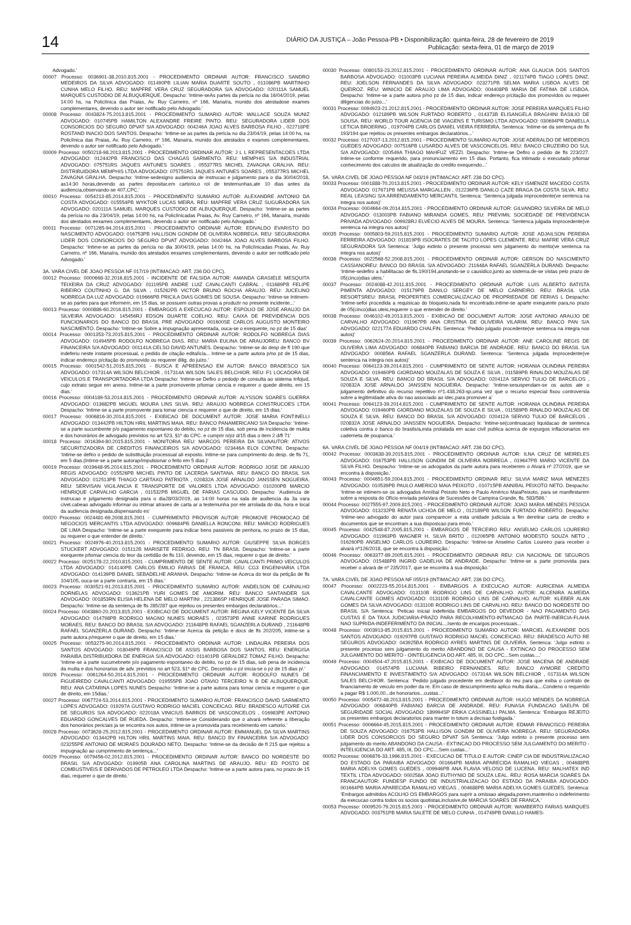14
DIÁRIO DA JUSTIÇA – João Pessoa-PB • Disponibilização: quinta-feira, 28 de fevereiro de 2019
Publicação: sexta-feira, 01 de março de 2019
Advogado.’
00007 Processo: 0036901-38.2010.815.2001 - PROCEDIMENTO ORDINAR AUTOR: FRANCISCO SANDRO MEDEIROS DA SILVA ADVOGADO: 011490PB LILIAN MARIA DUARTE SOUTO , 011086PB MARTINHO CUNHA MELO FILHO. REU: MAPFRE VERA CRUZ SEGURADORA S/A ADVOGADO: 020111A SAMUEL MARQUES CUSTODIO DE ALBUQUERQUE. Despacho: ‘Intime-seAs partes da perícia no dia 16/04/2019, pelas 14:00 hs, na Policlínica das Praias, Av. Ruy Carneiro, nº 166, Manaíra, munido dos atestadose exames complementares, devendo o autor ser notificado pelo Advogado.’
00008 Processo: 0043824-75.2013.815.2001 - PROCEDIMENTO SUMARIO AUTOR: WALLACE SOUZA MUNIZ ADVOGADO: 010745PB HAMILTON ALEXANDRE FREIRE PINTO. REU: SEGURADORA LIDER DOS CONSORCIOS DO SEGURO DPVAT S/A ADVOGADO: 004246A JOAO ALVES BARBOSA FILHO , 022718PE ROSTAND INACIO DOS SANTOS. Despacho: ‘Intime-se as partes da perícia no dia 23/04/19, pelas 14:00 hs, na Policlínica das Praias, Av. Ruy Carneiro, nº 166, Manaíra, munido dos atestados e exames complementares, devendo o autor ser notificado pelo Advogado.’
00009 Processo: 0050218-98.2013.815.2001 - PROCEDIMENTO ORDINAR AUTOR: J L L REPRESENTACOES LTDA ADVOGADO: 012442PB FRANCISCO DAS CHAGAS SARMENTO. REU: MEMPHIS S/A INDUSTRIAL ADVOGADO: 075751RS JAQUES ANTUNES SOARES , 055377RS MICHEL ZAVAGNA GRALHA. REU: DISTRIBUIDORA MEMPHIS LTDA ADVOGADO: 075751RS JAQUES ANTUNES SOARES , 055377RS MICHEL ZAVAGNA GRALHA. Despacho: ‘Intime-sedesigno audiencia de instrucao e julgamento para o dia 30/04/2018, as14:30 horas,devendo as partes depositar,em cartorio,o rol de testemunhas,ate 10 dias antes da audiencia,observando-se 407,CPC.’
00010 Processo: 0054213-85.2014.815.2001 - PROCEDIMENTO SUMARIO AUTOR: ALEXANDRE ANTONIO DA COSTA ADVOGADO: 015554PB WYKTOR LUCAS MEIRA. REU: MAPFRE VERA CRUZ SUGURADORA S/A ADVOGADO: 020111A SAMUEL MARQUES CUSTODIO DE ALBUQUERQUE. Despacho: ‘Intime-se as partes da perícia no dia 23/04/19, pelas 14:00 hs, na Policlínicadas Praias, Av. Ruy Carneiro, nº 166, Manaíra, munido dos atestados eexames complementares, devendo o autor ser notificado pelo Advogado.’
00011 Processo: 0071265-94.2014.815.2001 - PROCEDIMENTO ORDINAR AUTOR: EDIVALDO EVARISTO DO NASCIMENTO ADVOGADO: 016753PB HALLISON GONDIM DE OLIVEIRA NOBREGA. REU: SEGURADORA LIDER DOS CONSORCIOS DO SEGURO DPVAT ADVOGADO: 004246A JOAO ALVES BARBOSA FILHO. Despacho: ‘Intime-se as partes da perícia no dia 30/04/19, pelas 14:00 hs, na Policlínicadas Praias, Av. Ruy Carneiro, nº 166, Manaíra, munido dos atestados eexames complementares, devendo o autor ser notificado pelo Advogado.’
3A. VARA CIVEL DE JOAO PESSOA NF 017/19 (INTIMACAO: ART. 236 DO CPC).
00012 Processo: 0000668-32.2016.815.2001 - INCIDENTE DE FALSIDA AUTOR: AMANDA GRASIELE MESQUITA TEIXEIRA DA CRUZ ADVOGADO: 011195PB ANDRE LUIZ CAVALCANTI CABRAL , 011689PB FELIPE RIBEIRO COUTINHO G. DA SILVA , 015262PB VICTOR BRUNO ROCHA ARAUJO. REU: JUCELINO NOBREGA DA LUZ ADVOGADO: 019666PB PRICILA DIAS GOMES DE SOUSA. Despacho: ‘Intime-se Intimem-se as partes para que informem, em 15 dias, se possuem outras provas a produzir no presente incidente...’
00013 Processo: 0000886-60.2016.815.2001 - EMBARGOS A EXECUCAO AUTOR: ESPOLIO DE JOSE ARAUJO DA SILVEIRA ADVOGADO: 145456RJ EDSON DUARTE COELHO. REU: CAIXA DE PREVIDENCIA DOS FUNCIONARIOS DO BANCO DO BRASIL PRE ADVOGADO: 001600SE CARLOS AUGUSTO MONTEIRO NASCIMENTO. Despacho: ‘Intime-se Sobre a impugnação apresentada, ouca-se o exequente, no pz de 15 dias’
00014 Processo: 0001353-73.2015.815.2001 - PROCEDIMENTO ORDINAR AUTOR: RODOLFO NOBREGA DIAS ADVOGADO: 014945PB RODOLFO NOBREGA DIAS. REU: MARIA EULINA DE ARAUJOREU: BANCO BV FINANCEIRA S/A ADVOGADO: 001141A CELSO DAVID ANTUNES. Despacho: ‘Intime-se do desp de fl 190 que indeferiu neste instante processual, o pedido de citação editalícia... Intime-se a parte autora p/no pz de 15 dias, indicar endereço p/citação do promovido ou requerer dilig. do juizo.’
00015 Processo: 0001542-51.2015.815.2001 - BUSCA E APREENSAO EM AUTOR: BANCO BRADESCO S/A ADVOGADO: 017314A WILSON BELCHIOR , 017314A WILSON SALES BELCHIOR. REU: F1 LOCADORA DE VEICULOS E TRANSPORTADORA LTDA Despacho: ‘Intime-se Defiro o pedodp de consulta ao sistema Infojud, cujo extrato segue em anexo. Intime-se a parte promovente p/tomar ciencia e requerer o quede direito, em 15 dias.’
00016 Processo: 0004189-53.2014.815.2001 - PROCEDIMENTO ORDINAR AUTOR: ALYSSON SOARES GUERRA ADVOGADO: 013682PB MIGUEL MOURA LINS SILVA. REU: ARAUJO NOBREGA CONSTRUCOES LTDA Despacho: ‘Intime-se a parte promovente para tomar ciencia e requerer o que de direito, em 15 dias.’
00017 Processo: 0006816-30.2014.815.2001 - EXIBICAO DE DOCUMENT AUTOR: JOSE MARIA FONTINELLI ADVOGADO: 013442PB HILTON HRIL MARTINS MAIA. REU: BANCO PANAMERICANO S/A Despacho: ‘Intime-se a parte sucumbente p/o pagamento espontaneo do debito, no pz de 15 dias, sob pena de incidencia de mukta e dos honorários de advogado previstos no art 523, §1º do CPC. e cumprir n/pz d/15 dias o item 2 d/fl 71’
00018 Processo: 0016394-80.2015.815.2001 - MONITORIA REU: MARCOS PEREIRA DA SILVAAUTOR: ATIVOS SECURITIZADORA DE CREDITOS FINANCEIROS S/A ADVOGADO: 023446A ELOI CONTINI. Despacho: ‘Intime-se defiro o pedido de substituição processual ali exposto. Intime-se para cumprimento do desp. de fls 71, em 5 dias.(Intime-se a parte autorap/impulsionar o feito em 5 dias.)’
00019 Processo: 0019648-95.2014.815.2001 - PROCEDIMENTO ORDINAR AUTOR: RODRIGO JOSE DE ARAUJO REGIS ADVOGADO: 015526PB MICHEL PINTO DE LACERDA SANTANA. REU: BANCO DO BRASIL S/A ADVOGADO: 012513PB THIAGO CARTAXO PATRIOTA , 020832A JOSE ARNALDO JANSSEN NOGUEIRA. REU: SERVISAN VIGILANCIA E TRANSPORTE DE VALORES LTDA ADVOGADO: 010200PB MARCIO HENRIQUE CARVALHO GARCIA , 011532PB MIGUEL DE FARIAS CASCUDO. Despacho: ‘Audiencia de instrucao e julgamento designada para o dia28/03/2019, as 14:00 horas na sala de audiencia da 3a vara civel.cabeao advogado informar ou intimar atraves de carta ar a testemunha por ele arrolada do dia, hora e local da audiencia designada,dispensando es’
00020 Processo: 0024481-69.2008.815.2001 - CUMPRIMENTO PROVISOR AUTOR: PROMOVE PROMOCAO DE NEGOCIOS MERCANTIS LTDA ADVOGADO: 009684PB DANIELLA RONCONI. REU: MARCIO RODRIGUES DE LIMA Despacho: ‘Intime-se a parte exequente para indicar bens passiveis de penhora, no prazo de 15 dias, ou requerer o que entender de direito.’
00021 Processo: 0024976-40.2013.815.2001 - PROCEDIMENTO SUMARIO AUTOR: GIUSEPPE SILVA BORGES STUCKERT ADVOGADO: 015112B MARISETE FEDRIGO. REU: TN BRASIL Despacho: ‘Intime-se a parte exequente p/tomar ciencia do teor da certidão de fls 110, devendo, em 15 dias, requerer o que de direito.’
00022 Processo: 0025178-22.2010.815.2001 - CUMPRIMENTO DE SENTE AUTOR: CAVALCANTI PRIMO VEICULOS LTDA ADVOGADO: 014140PB CARLOS EMILIO FARIAS DE FRANCA. REU: CG3 ENGENHARIA LTDA ADVOGADO: 014139PB DANIEL SEBADELHE ARANHA. Despacho: ‘Intime-se Acerca do teor da petição de fls 104/105, ouca-se a parte contraria, em 15 dias.’
00023 Processo: 0030521-91.2013.815.2001 - PROCEDIMENTO SUMARIO AUTOR: ANDELSON DE CARVALHO DORNELAS ADVOGADO: 013621PB YURI GOMES DE AMORIM. REU: BANCO SANTANDER S/A ADVOGADO: 001853RN ELISIA HELENA DE MELO MARTINI , 221386SP HENRIQUE JOSE PARADA SIMAO. Despacho: ‘Intime-se da sentença de fls 285/287 que rejeitou os presentes embargos declaratórios...’
00024 Processo: 0043860-20.2013.815.2001 - EXIBICAO DE DOCUMENT AUTOR: REGINA KELY VICENTE DA SILVA ADVOGADO: 014798PB RODRIGO MAGNO NUNES MORAES , 023573PB ANNE KARINE RODRIGUES MORAES. REU: BANCO DO BRASIL S/A ADVOGADO: 211648PB RAFAEL SGANZERLA DURAND , 211648PB RAFAEL SGANZERLA DURAND. Despacho: ‘Intime-se Acerca da petição e docs de fls 202/205, intime-se a parte autora p/requerer o que de direito, em 15 dias.’
00025 Processo: 0053275-90.2014.815.2001 - PROCEDIMENTO ORDINAR AUTOR: LINDAURA PEREIRA DOS SANTOS ADVOGADO: 018049PB FRANCISCO DE ASSIS BARBOSA DOS SANTOS. REU: ENERGISA PARAIBA DISTRIBUIDORA DE ENERGIA S/A ADVOGADO: 011401PB GERALDEZ TOMAZ FILHO. Despacho: ‘Intime-se a parte sucumebnete p/o pagamento espontaneo do debito, no pz de 15 dias, sob pena de incidencia da multa e dos honorarios de adv. previstos no art 523, §1º do CPC. Decorrido o pz inicia-se o pz de 15 dias p/.’
00026 Processo: 0061264-50.2014.815.2001 - PROCEDIMENTO ORDINAR AUTOR: RODOLFO NUNES DE FIGUEIREDO CAVALCANTI ADVOGADO: 019555PB JOAO OTAVIO TERCEIRO N B DE ALBUQUERQUE. REU: ANA CATARINA LOPES NUNES Despacho: ‘Intime-se a parte autora para tomar ciencia e requerer o que de direito, em 15dias.’
00027 Processo: 0067724-53.2014.815.2001 - PROCEDIMENTO SUMARIO AUTOR: FRANCISCO DAVID SARMENTO LOPES ADVOGADO: 019297A GUSTAVO RODRIGO MACIEL CONCEICAO. REU: BRADESCO AUTO/RE CIA DE SEGUROS S/A ADVOGADO: 022018A VINICIUS BARROS DE VASCONCELOS , 016983PE ANTONIO EDUARDO GONCALVES DE RUEDA. Despacho: ‘Intime-se Considerando que o alvará referente a liberação dos honorários periciais ja se encontra nos autos, intime-se a promovida para recebimento em cartorio.’
00028 Processo: 0073628-25.2012.815.2001 - PROCEDIMENTO ORDINAR AUTOR: EMMANUEL DA SILVA MARTINS ADVOGADO: 013442PB HILTON HRIL MARTINS MAIA. REU: BANCO BV FINANCEIRA S/A ADVOGADO: 023255PE ANTONIO DE MORAES DOURADO NETO. Despacho: ‘Intime-se da decisão de fl 215 que rejeitou a impugnação ao cumprimento de sentença...’
00029 Processo: 0079456-02.2012.815.2001 - PROCEDIMENTO ORDINAR AUTOR: BANCO DO NORDESTE DO BRASIL S/A ADVOGADO: 019905B ANA CAROLINA MARTINS DE ARAUJO. REU: ED POSTO DE COMBUSTIVEIS E DERIVADOS DE PETROLEO LTDA Despacho: ‘Intime-se a parte autora para, no prazo de 15 dias, requerer o que de direito.’
00030 Processo: 0080153-23.2012.815.2001 - PROCEDIMENTO ORDINAR AUTOR: ANA GLAUCIA DOS SANTOS BARBOSA ADVOGADO: 011003PB LUCIANA PEREIRA ALMEIDA DINIZ , 021174PB TIAGO LOPES DINIZ. REU: JOELSON FERNANDES DA SILVA ADVOGADO: 023271PB SELMA MARIA LISBOA ALVES DE QUEIROZ. REU: WINICIO DE ARAUJO LIMA ADVOGADO: 004408PB MARIA DE FATIMA DE LISBOA. Despacho: ‘Intime-se a parte autora p/no pz de 15 dias, indicar endereço p/citação dos promovidos ou requeer diligencias do juizo...’
00031 Processo: 0094923-21.2012.815.2001 - PROCEDIMENTO ORDINAR AUTOR: JOSE PEREIRA MARQUES FILHO ADVOGADO: 012189PB WILSON FURTADO ROBERTO , 014373B ELISANGELA BRAGHINI BASILIO DE SOUSA. REU: WORLD TOUR AGENCIA DE VIAGENS E TURISMO LTDA ADVOGADO: 030694PR DANIELLA LETICIA BROERING , 019704PB CARLOS DANIEL VIEIRA FERREIRA. Sentenca: ‘Intime-se da sentença de fls 193/194 que rejeitou os presentes embargos declaratórios...’
00032 Processo: 0127037-13.2012.815.2001 - PROCEDIMENTO SUMARIO AUTOR: JOSE ADERALDO DE MEDEIROS GUEDES ADVOGADO: 007516PB LUSARDO ALVES DE VASCONCELOS. REU: BANCO CRUZEIRO DO SUL S/A ADVOGADO: 020549A THIAGO MAHFUZ VEZZI. Despacho: ‘Intime-se Defiro o pedido de fls 223/227. Intime-se conforme requerido, para pronunciamento em 15 dias. Portanto, fica intimado o executado p/tomar conhecimento dos calculos de atualização do credito exequendo...’
5A. VARA CIVEL DE JOAO PESSOA NF 043/19 (INTIMACAO: ART. 236 DO CPC).
00033 Processo: 0001888-70.2013.815.2001 - PROCEDIMENTO ORDINAR AUTOR: KELY ISMENIZE MACEDO COSTA ADVOGADO: 017671PB MELISSA MARGALLEN , 012236PB DANILO CAZE BRAGA DA COSTA SILVA. REU: REAL LEASING S/A ARRENDAMENTO MERCANTIL Sentenca: ‘Sentenca julgada improcedente(ve sentenca na integra nos autos)’
00034 Processo: 0004664-09.2014.815.2001 - PROCEDIMENTO ORDINAR AUTOR: GILVANDRO SILVEIRA DE MELO ADVOGADO: 013003PB FABIANO MIRANDA GOMES. REU: PREVIMIL SOCIEDADE DE PREVIDENCIA PRIVADA ADVOGADO: 009928RJ ELVECIO ALVES DE MOURA. Sentenca: ‘Sentenca julgada improcedente(ve sentenca na integra nos autos)’
00035 Processo: 0005803-59.2015.815.2001 - PROCEDIMENTO SUMARIO AUTOR: JOSE ADJAILSON PEREIRA FERREIRA ADVOGADO: 011819PB ISOCRATES DE TACITO LOPES CLEMENTE. REU: MAFRE VERA CRUZ SEGURADORA S/A Sentenca: ‘Julgo extinto o presente processo sem julgamento do merito(ve sentenca na integra nos autos)’
00036 Processo: 0022568-52.2008.815.2001 - PROCEDIMENTO ORDINAR AUTOR: GERSON DO NASCIMENTO CASSIANOREU: BANCO DO BRASIL S/A ADVOGADO: 211648A RAFAEL SGANZERLA DURAND. Despacho: ‘Intime-sedefiro a habilitacao de fls.190/194,anotando-se o causidico,junto ao sistema.de-se vistas pelo prazo de 05(cinco)dias uteis.’
00037 Processo: 0024088-42.2011.815.2001 - PROCEDIMENTO ORDINAR AUTOR: LUIS ALBERTO BATISTA PIMENTA ADVOGADO: 015179PB DANILO SERGEY DE MELO CARNEIRO. REU: BRASIL USA RESORTSREU: BRASIL PROPERTIES COMERCIALIZACAO DE PROPRIEDADE DE FERIAS L Despacho: ‘Intime-sefoi procedida a requisicao do bloqueio,nada foi encontrado.intime-se aparte exequente para,no prazo de 05(cinco)dias uteis,requerer o que entender de direito.’
00038 Processo: 0046102-49.2013.815.2001 - EXIBICAO DE DOCUMENT AUTOR: JOSE ANTONIO ARAUJO DE CARVALHO ADVOGADO: 011967PB ANA CRISTINA DE OLIVEIRA VILARIM. REU: BANCO PAN S/A ADVOGADO: 022177A EDUARDO CHALFIN. Sentenca: ‘Pedido julgado procedente(ve sentenca na integra nos autos)’
00039 Processo: 0062624-20.2014.815.2001 - PROCEDIMENTO ORDINAR AUTOR: ANE CAROLINE REGIS DE OLIVEIRA LIMA ADVOGADO: 006840PB FABIANO BARCIA DE ANDRADE. REU: BANCO DO BRASIL S/A ADVOGADO: 000856A RAFAEL SGANZERLA DURAND. Sentenca: ‘Sentenca julgada improcedente(ve sentenca na integra nos autos)’
00040 Processo: 0064123-39.2014.815.2001 - CUMPRIMENTO DE SENTE AUTOR: HORANIA OLINDINA PEREIRA ADVOGADO: 019460PB GIORDANO MOUZALAS DE SOUZA E SILVA , 011589PB RINALDO MOUZALAS DE SOUZA E SILVA. REU: BANCO DO BRASIL S/A ADVOGADO: 020412A SERVIO TULIO DE BARCELOS , 020832A JOSE ARNALDO JANSSEN NOGUEIRA. Despacho: ‘Intime-sesuspendam-se os autos ate o julgamento definitivo do recurso repetitivo nº1.438.263-sp,uma vez que o recurso especial fixou controversia sobre a legitimidade ativa do nao associado ao idec,para promover a’
00041 Processo: 0064123-39.2014.815.2001 - CUMPRIMENTO DE SENTE AUTOR: HORANIA OLINDINA PEREIRA ADVOGADO: 019460PB GIORDANO MOUZALAS DE SOUZA E SILVA , 011589PB RINALDO MOUZALAS DE SOUZA E SILVA. REU: BANCO DO BRASIL S/A ADVOGADO: 020412A SERVIO TULIO DE BARCELOS , 020832A JOSE ARNALDO JANSSEN NOGUEIRA. Despacho: ‘Intime-se(continuacao) liquidacao de sentenca coletiva contra o banco do brasils/a,esta prolatada em acao civil publica acerca de expurgos inflacionarios em caderneta de poupanca.’
6A. VARA CIVEL DE JOAO PESSOA NF 004/19 (INTIMACAO: ART. 236 DO CPC).
00042 Processo: 0003638-39.2015.815.2001 - PROCEDIMENTO ORDINAR AUTOR: ILNA CRUZ DE MEIRELES ADVOGADO: 016753PB HALLISON GONDIM DE OLIVEIRA NOBREGA , 019647PB MARIO VICENTE DA SILVA FILHO. Despacho: ‘Intime-se os advogados da parte autora para receberem o Alvará nº 27/2019, que se encontra à disposição.’
00043 Processo: 0004651-59.2004.815.2001 - PROCEDIMENTO ORDINAR REU: SILVIA MARIZ MAIA MENEZES ADVOGADO: 010539PB PAULO AMERICO MAIA PEIXOTO , 010715PB ANNIBAL PEIXOTO NETO. Despacho: ‘Intime-se intimem-se os advogados Anníbal Peixoto Neto e Paulo Américo MaiaPeixoto, para se manifestarem sobre a resposta do Ofício enviada pelaVara de Sucessões de Campina Grande, fls. 583/586.’
00044 Processo: 0027555-97.2009.815.2001 - PROCEDIMENTO ORDINAR AUTOR: JOAO MARIA MENDES PESSOA ADVOGADO: 013232PB RENATA UCHOA DE MELO , 012189PB WILSON FURTADO ROBERTO. Despacho: ‘Intime-seo advogado do autor para comparecer a esta unidade judiciaia a fim deretirar carta de credito e documentos que se encontram a sua disposicao para envio.’
00045 Processo: 0042548-87.2005.815.2001 - EMBARGOS DE TERCEIRO REU: ANSELMO CARLOS LOUREIRO ADVOGADO: 011963PB WAGNER H. SILVA BRITO , 012065PB ANTONIO MODESTO SOUZA NETO , 016260PB ANSELMO CARLOS LOUREIRO. Despacho: ‘Intime-se Anselmo Carlos Loureiro para receber o alvará nº126/2018, que se encontra à disposição.’
00046 Processo: 0063377-89.2005.815.2001 - PROCEDIMENTO ORDINAR REU: CIA NACIONAL DE SEGUROS ADVOGADO: 015488PB INGRID GADELHA DE ANDRADE. Despacho: ‘Intime-se a parte promovida para receber o alvará de nº 235/2017, que se encontra à sua disposição.’
7A. VARA CIVEL DE JOAO PESSOA NF 055/19 (INTIMACAO: ART. 236 DO CPC).
00047 Processo: 0002223-55.2014.815.2001 - EMBARGOS A EXECUCAO AUTOR: AURICENIA ALMEIDA CAVALCANTE ADVOGADO: 013110B RODRIGO LINS DE CARVALHO. AUTOR: ALCENIRA ALMEIDA CAVALCANTE GOMES ADVOGADO: 013110B RODRIGO LINS DE CARVALHO. AUTOR: KLEBER ALAN GOMES DA SILVA ADVOGADO: 013110B RODRIGO LINS DE CARVALHO. REU: BANCO DO NORDESTE DO BRASIL S/A Sentenca: ‘Peticao inicial indeferida EMBARGOS DO DEVEDOR - NAO PAGAMENTO DAS CUSTAS E DA TAXA JUDICIARIA-PRAZO PARA RECOLHIMENTO-INTMACAO DA PARTE-INERCIA-FLAHA NAO SUPRIDA-INDEFERIMENTO DA INICIAL...Isento de encargos processuais...’
00048 Processo: 0003913-85.2015.815.2001 - PROCEDIMENTO SUMARIO AUTOR: MARCIEL ALEXANDRE DOS SANTOS ADVOGADO: 019297PB GUSTAVO RODRIGO MACIEL CONCEICAO. REU: BRADESCO AUTO RE SEGUROS ADVOGADO: 043925BA RODRIGO AYRES MARTINS DE OLIVEIRA. Sentenca: ‘Julgo extinto o presente processo sem julgamento do merito ABANDONO DE CAUSA - EXTINCAO DO PROCESSO SEM JULGAMENTO DO MERITO - OINTELIGENCIA DO ART. 485, III, DO CPC...Sem custas....’
00049 Processo: 0004504-47.2015.815.2001 - EXIBICAO DE DOCUMENT AUTOR: JOSE MACENA DE ANDRADE ADVOGADO: 014574PB LUCIANA RIBEIRO FERNANDES. REU: BANCO AYMORE CREDITO FINANCIAMENTO E INVESTIMENTO S/A ADVOGADO: 017314A WILSON BELCHIOR , 017314A WILSON SALES BELCHIOR. Sentenca: ‘Pedido julgado procedente em desfavor do reu para que exiba o contrato de financiamento de veiculo em poder da re. Em caso de descumprimento aplico multa diaria....Condeno o requerido a pagar R$ 1.000,00...de honorarios...custas...’
00050 Processo: 0005472-48.2013.815.2001 - PROCEDIMENTO ORDINAR AUTOR: HUGO MENDES DA NOBREGA ADVOGADO: 006840PB FABIANO BARCIA DE ANDRADE. REU: FUNASA FUNDACAO SAELPA DE SEGURIDADE SOCIAL ADVOGADO: 189994SP ERIKA CASSINELLI PALMA. Sentenca: ‘Embargos REJEITO os presentes embargos declaratorios para manter in totum a decisao fustigada.’
00051 Processo: 0006664-45.2015.815.2001 - PROCEDIMENTO ORDINAR AUTOR: EDMAR FRANCISCO PEREIRA DE SOUZA ADVOGADO: 016753PB HALLISON GONDIM DE OLIVEIRA NOBREGA. REU: SEGURADORA LIDER DOS CONSORCIOS DO SEGURO DPVAT S/A Sentenca: ‘Julgo extinto o presente processo sem julgamento do merito ABANDONO DA CAUSA - EXTINCAO DO PROCESSO SEM JULGAMENTO DO MERITO - INTELIGENCIA DO ART. 485, III, DO CPC....Sem custas...’
00052 Processo: 0006876-33.1996.815.2001 - EXECUCAO DE TITULO E AUTOR: CINEP CIA DE INDUSTRIALIZACAO DO ESTADO DA PARAIBA ADVOGADO: 001664PB MARIA APARECIDA RAMALHO VIEGAS , 004688PB MARIA ADELYA GOMES GUEDES , 009946PB ANA FLAVIA VELOSO DE LUCENA. REU: MALHATEX IND TEXTIL LTDA ADVOGADO: 000258A JOAO EUTHYNIO DE SOUZA LEAL. REU: ROSA MARCIA SOARES DA FRANCAAUTOR: FUNDESP FUNDO DE INDUSTRIALIZACAO DO ESTADO DA PARAIBA ADVOGADO: 001664PB MARIA APARECIDA RAMALHO VIEGAS , 004688PB MARIA ADELYA GOMES GUEDES. Sentenca: ‘Embargos admitidos ACOLHO OS EMBARGOS para suprir a omissao alegada,porem,mantenho o indeferimento da execucao contra todos os socios quotistas,inclusive,de MARCIA SOARES DE FRANCA.’
00053 Processo: 0009520-79.2015.815.2001 - PROCEDIMENTO ORDINAR AUTOR: WAMBERTO FARIAS MARQUES ADVOGADO: 003751PB MARIA SALETE DE MELO CUNHA , 014749PB DANILLO HAMES-